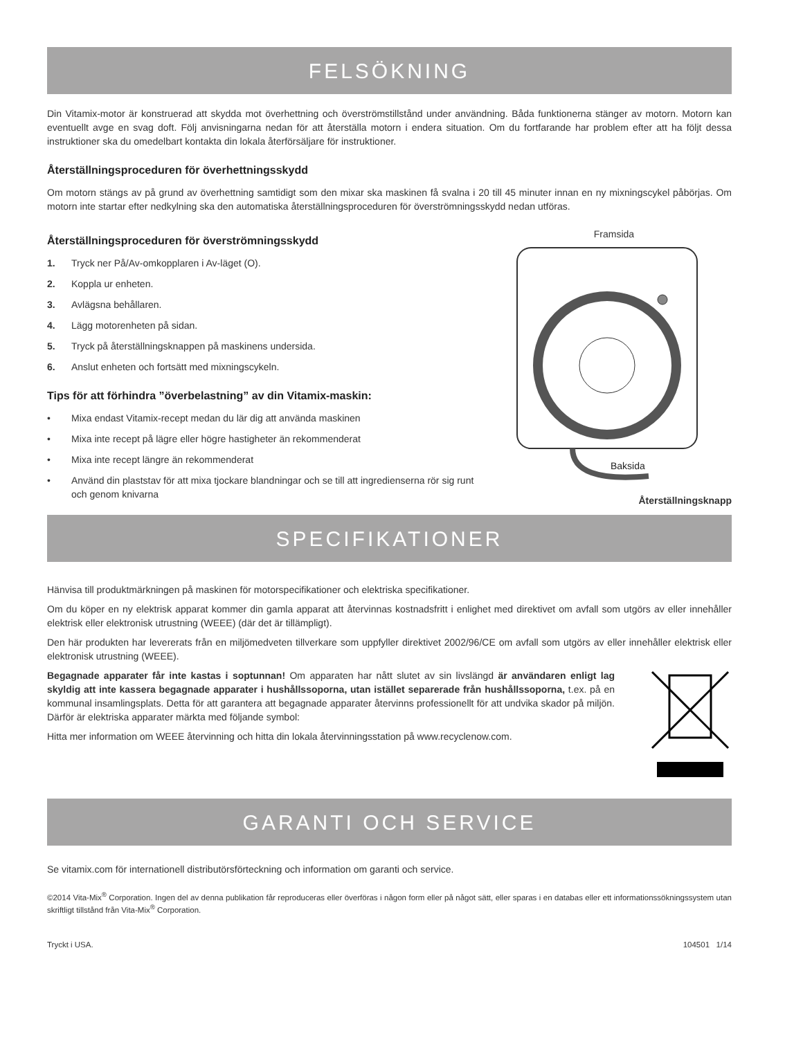FELSÖKNING
Din Vitamix-motor är konstruerad att skydda mot överhettning och överströmstillstånd under användning. Båda funktionerna stänger av motorn. Motorn kan eventuellt avge en svag doft. Följ anvisningarna nedan för att återställa motorn i endera situation. Om du fortfarande har problem efter att ha följt dessa instruktioner ska du omedelbart kontakta din lokala återförsäljare för instruktioner.
Återställningsproceduren för överhettningsskydd
Om motorn stängs av på grund av överhettning samtidigt som den mixar ska maskinen få svalna i 20 till 45 minuter innan en ny mixningscykel påbörjas. Om motorn inte startar efter nedkylning ska den automatiska återställningsproceduren för överströmningsskydd nedan utföras.
Återställningsproceduren för överströmningsskydd
1. Tryck ner På/Av-omkopplaren i Av-läget (O).
2. Koppla ur enheten.
3. Avlägsna behållaren.
4. Lägg motorenheten på sidan.
5. Tryck på återställningsknappen på maskinens undersida.
6. Anslut enheten och fortsätt med mixningscykeln.
Tips för att förhindra ”överbelastning” av din Vitamix-maskin:
• Mixa endast Vitamix-recept medan du lär dig att använda maskinen
• Mixa inte recept på lägre eller högre hastigheter än rekommenderat
• Mixa inte recept längre än rekommenderat
• Använd din plaststav för att mixa tjockare blandningar och se till att ingredienserna rör sig runt och genom knivarna
Framsida
Baksida
Återställningsknapp
SPECIFIKATIONER
Hänvisa till produktmärkningen på maskinen för motorspecifikationer och elektriska specifikationer.
Om du köper en ny elektrisk apparat kommer din gamla apparat att återvinnas kostnadsfritt i enlighet med direktivet om avfall som utgörs av eller innehåller elektrisk eller elektronisk utrustning (WEEE) (där det är tillämpligt).
Den här produkten har levererats från en miljömedveten tillverkare som uppfyller direktivet 2002/96/CE om avfall som utgörs av eller innehåller elektrisk eller elektronisk utrustning (WEEE).
Begagnade apparater får inte kastas i soptunnan! Om apparaten har nått slutet av sin livslängd är användaren enligt lag skyldig att inte kassera begagnade apparater i hushållssoporna, utan istället separerade från hushållssoporna, t.ex. på en kommunal insamlingsplats. Detta för att garantera att begagnade apparater återvinns professionellt för att undvika skador på miljön. Därför är elektriska apparater märkta med följande symbol:
Hitta mer information om WEEE återvinning och hitta din lokala återvinningsstation på www.recyclenow.com.
GARANTI OCH SERVICE
Se vitamix.com för internationell distributörsförteckning och information om garanti och service.
©2014 Vita-Mix<sup>®</sup> Corporation. Ingen del av denna publikation får reproduceras eller överföras i någon form eller på något sätt, eller sparas i en databas eller ett informationssökningssystem utan skriftligt tillstånd från Vita-Mix<sup>®</sup> Corporation.
Tryckt i USA. 104501 1/14